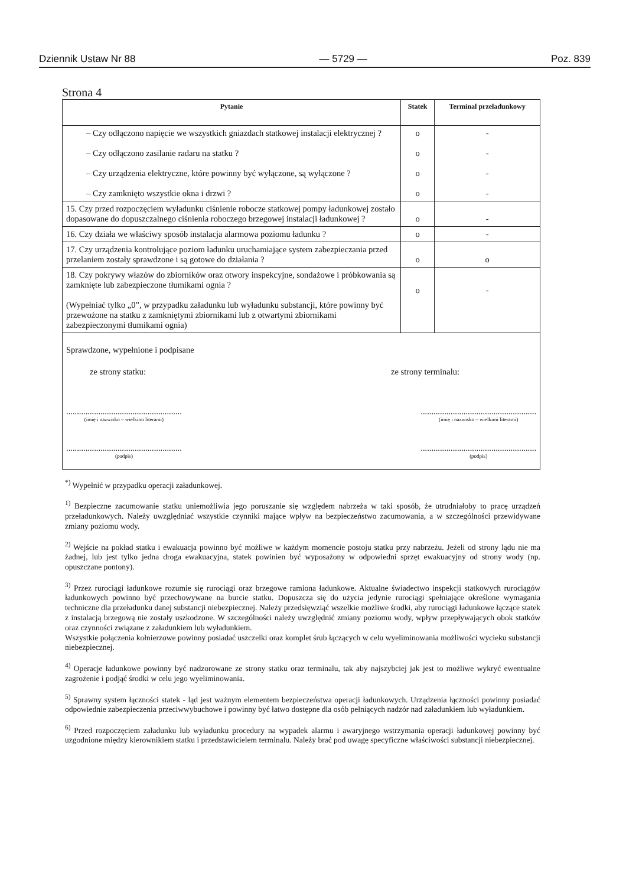Dziennik Ustaw Nr 88 — 5729 — Poz. 839
Strona 4
| Pytanie | Statek | Terminal przeładunkowy |
| --- | --- | --- |
| – Czy odłączono napięcie we wszystkich gniazdach statkowej instalacji elektrycznej ? – Czy odłączono zasilanie radaru na statku ? – Czy urządzenia elektryczne, które powinny być wyłączone, są wyłączone ? – Czy zamknięto wszystkie okna i drzwi ? | o o o o | - - - - |
| 15. Czy przed rozpoczęciem wyładunku ciśnienie robocze statkowej pompy ładunkowej zostało dopasowane do dopuszczalnego ciśnienia roboczego brzegowej instalacji ładunkowej ? | o | - |
| 16. Czy działa we właściwy sposób instalacja alarmowa poziomu ładunku ? | o | - |
| 17. Czy urządzenia kontrolujące poziom ładunku uruchamiające system zabezpieczania przed przelaniem zostały sprawdzone i są gotowe do działania ? | o | o |
| 18. Czy pokrywy włazów do zbiorników oraz otwory inspekcyjne, sondażowe i próbkowania są zamknięte lub zabezpieczone tłumikami ognia ? (Wypełniać tylko „0”, w przypadku załadunku lub wyładunku substancji, które powinny być przewożone na statku z zamkniętymi zbiornikami lub z otwartymi zbiornikami zabezpieczonymi tłumikami ognia) | o | - |
Sprawdzone, wypełnione i podpisane
ze strony statku: ze strony terminalu:
......................................................
(imię i nazwisko – wielkimi literami)
......................................................
(imię i nazwisko – wielkimi literami)
......................................................
(podpis)
......................................................
(podpis)
<sup>*)</sup> Wypełnić w przypadku operacji załadunkowej.
<sup>1)</sup> Bezpieczne zacumowanie statku uniemożliwia jego poruszanie się względem nabrzeża w taki sposób, że utrudniałoby to pracę urządzeń przeładunkowych. Należy uwzględniać wszystkie czynniki mające wpływ na bezpieczeństwo zacumowania, a w szczególności przewidywane zmiany poziomu wody.
<sup>2)</sup> Wejście na pokład statku i ewakuacja powinno być możliwe w każdym momencie postoju statku przy nabrzeżu. Jeżeli od strony lądu nie ma żadnej, lub jest tylko jedna droga ewakuacyjna, statek powinien być wyposażony w odpowiedni sprzęt ewakuacyjny od strony wody (np. opuszczane pontony).
<sup>3)</sup> Przez rurociągi ładunkowe rozumie się rurociągi oraz brzegowe ramiona ładunkowe. Aktualne świadectwo inspekcji statkowych rurociągów ładunkowych powinno być przechowywane na burcie statku. Dopuszcza się do użycia jedynie rurociągi spełniające określone wymagania techniczne dla przeładunku danej substancji niebezpiecznej. Należy przedsięwziąć wszelkie możliwe środki, aby rurociągi ładunkowe łączące statek z instalacją brzegową nie zostały uszkodzone. W szczególności należy uwzględnić zmiany poziomu wody, wpływ przepływających obok statków oraz czynności związane z załadunkiem lub wyładunkiem.
Wszystkie połączenia kołnierzowe powinny posiadać uszczelki oraz komplet śrub łączących w celu wyeliminowania możliwości wycieku substancji niebezpiecznej.
<sup>4)</sup> Operacje ładunkowe powinny być nadzorowane ze strony statku oraz terminalu, tak aby najszybciej jak jest to możliwe wykryć ewentualne zagrożenie i podjąć środki w celu jego wyeliminowania.
<sup>5)</sup> Sprawny system łączności statek - ląd jest ważnym elementem bezpieczeństwa operacji ładunkowych. Urządzenia łączności powinny posiadać odpowiednie zabezpieczenia przeciwwybuchowe i powinny być łatwo dostępne dla osób pełniących nadzór nad załadunkiem lub wyładunkiem.
<sup>6)</sup> Przed rozpoczęciem załadunku lub wyładunku procedury na wypadek alarmu i awaryjnego wstrzymania operacji ładunkowej powinny być uzgodnione między kierownikiem statku i przedstawicielem terminalu. Należy brać pod uwagę specyficzne właściwości substancji niebezpiecznej.